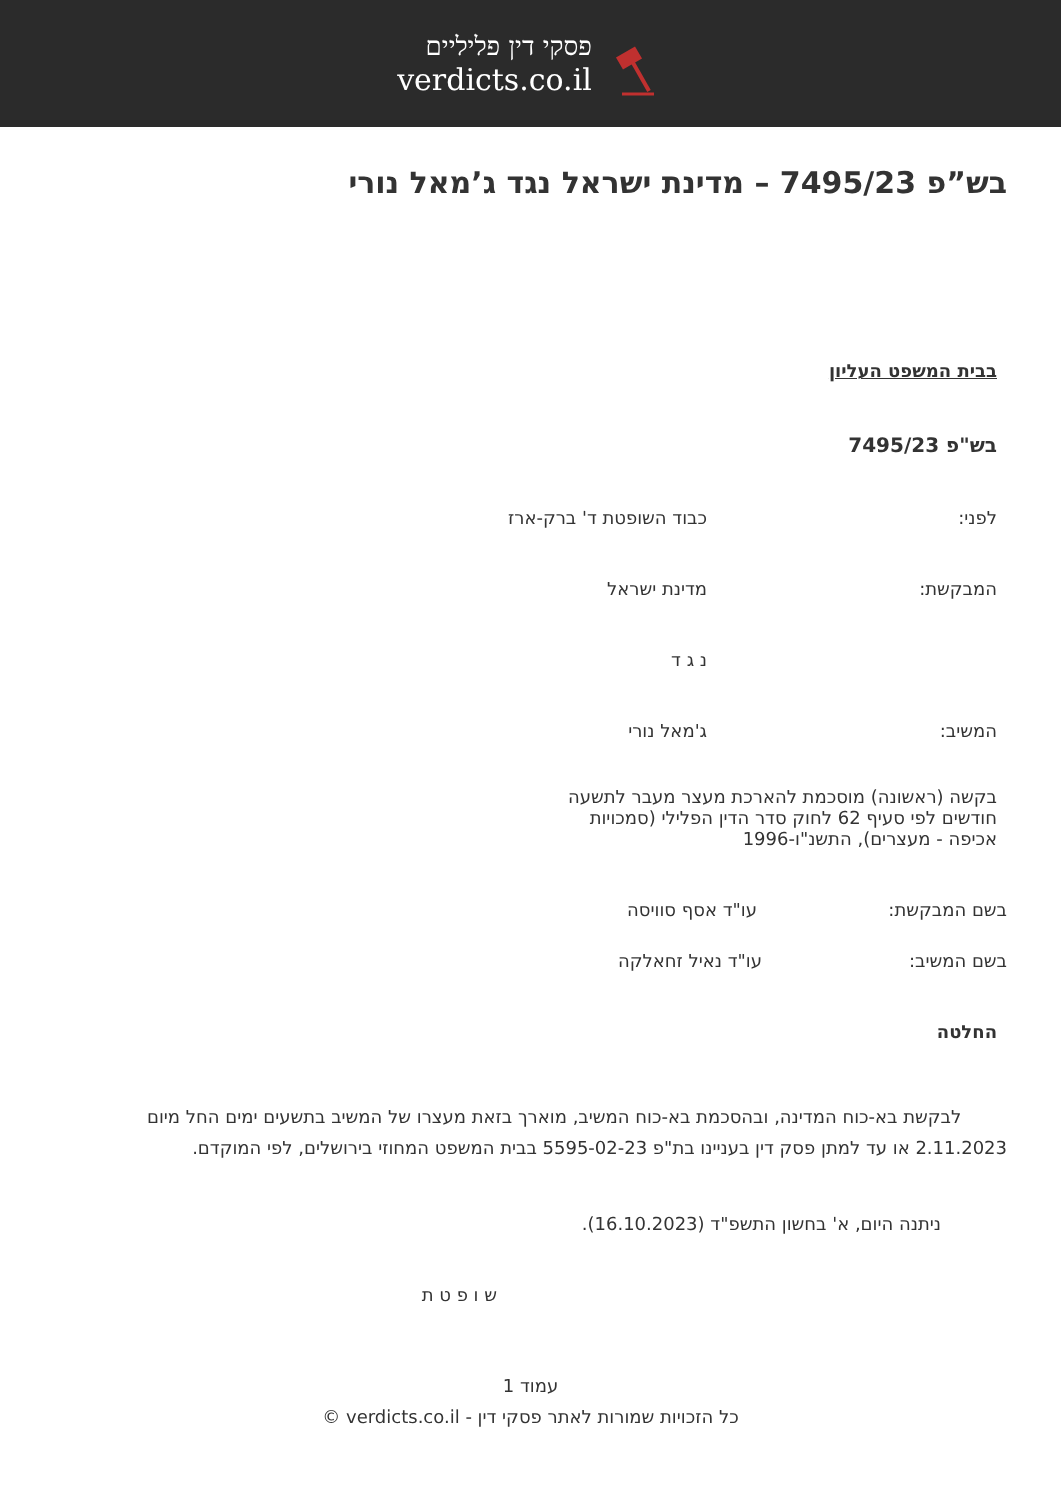פסקי דין פליליים
verdicts.co.il
בש”פ 7495/23 – מדינת ישראל נגד ג’מאל נורי
בבית המשפט העליון
בש"פ 7495/23
לפני: כבוד השופטת ד' ברק-ארז
המבקשת: מדינת ישראל
נ ג ד
המשיב: ג'מאל נורי
בקשה (ראשונה) מוסכמת להארכת מעצר מעבר לתשעה חודשים לפי סעיף 62 לחוק סדר הדין הפלילי (סמכויות אכיפה - מעצרים), התשנ"ו-1996
בשם המבקשת: עו"ד אסף סוויסה
בשם המשיב: עו"ד נאיל זחאלקה
החלטה
לבקשת בא-כוח המדינה, ובהסכמת בא-כוח המשיב, מוארך בזאת מעצרו של המשיב בתשעים ימים החל מיום 2.11.2023 או עד למתן פסק דין בעניינו בת"פ 5595-02-23 בבית המשפט המחוזי בירושלים, לפי המוקדם.
ניתנה היום, א' בחשון התשפ"ד (16.10.2023).
ש ו פ ט ת
עמוד 1
כל הזכויות שמורות לאתר פסקי דין - verdicts.co.il ©